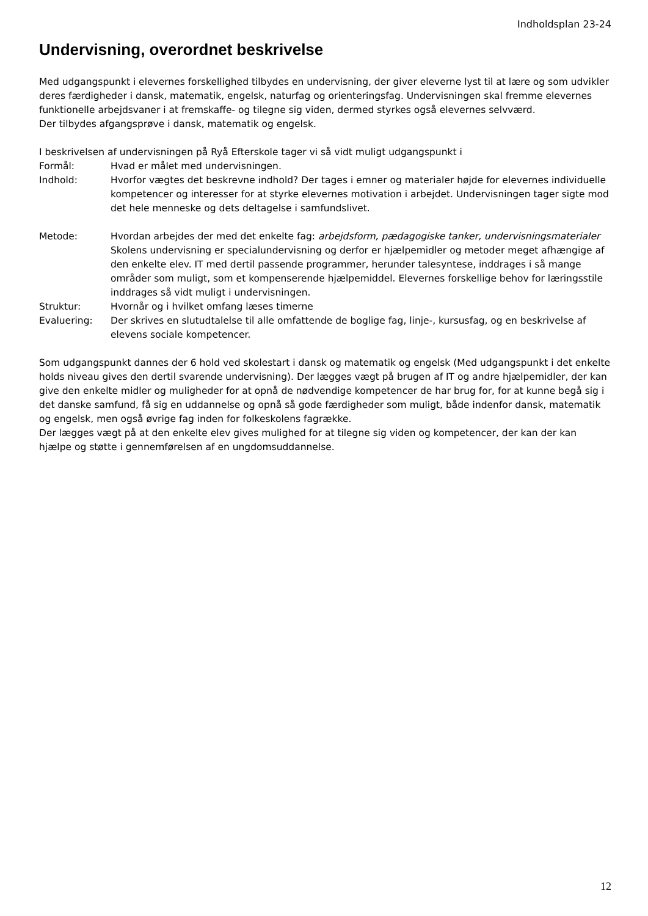Indholdsplan 23-24
Undervisning, overordnet beskrivelse
Med udgangspunkt i elevernes forskellighed tilbydes en undervisning, der giver eleverne lyst til at lære og som udvikler deres færdigheder i dansk, matematik, engelsk, naturfag og orienteringsfag. Undervisningen skal fremme elevernes funktionelle arbejdsvaner i at fremskaffe- og tilegne sig viden, dermed styrkes også elevernes selvværd.
Der tilbydes afgangsprøve i dansk, matematik og engelsk.
I beskrivelsen af undervisningen på Ryå Efterskole tager vi så vidt muligt udgangspunkt i
Formål: Hvad er målet med undervisningen.
Indhold: Hvorfor vægtes det beskrevne indhold? Der tages i emner og materialer højde for elevernes individuelle kompetencer og interesser for at styrke elevernes motivation i arbejdet. Undervisningen tager sigte mod det hele menneske og dets deltagelse i samfundslivet.
Metode: Hvordan arbejdes der med det enkelte fag: arbejdsform, pædagogiske tanker, undervisningsmaterialer
Skolens undervisning er specialundervisning og derfor er hjælpemidler og metoder meget afhængige af den enkelte elev. IT med dertil passende programmer, herunder talesyntese, inddrages i så mange områder som muligt, som et kompenserende hjælpemiddel. Elevernes forskellige behov for læringsstile inddrages så vidt muligt i undervisningen.
Struktur: Hvornår og i hvilket omfang læses timerne
Evaluering: Der skrives en slutudtalelse til alle omfattende de boglige fag, linje-, kursusfag, og en beskrivelse af elevens sociale kompetencer.
Som udgangspunkt dannes der 6 hold ved skolestart i dansk og matematik og engelsk (Med udgangspunkt i det enkelte holds niveau gives den dertil svarende undervisning). Der lægges vægt på brugen af IT og andre hjælpemidler, der kan give den enkelte midler og muligheder for at opnå de nødvendige kompetencer de har brug for, for at kunne begå sig i det danske samfund, få sig en uddannelse og opnå så gode færdigheder som muligt, både indenfor dansk, matematik og engelsk, men også øvrige fag inden for folkeskolens fagrække.
Der lægges vægt på at den enkelte elev gives mulighed for at tilegne sig viden og kompetencer, der kan der kan hjælpe og støtte i gennemførelsen af en ungdomsuddannelse.
12